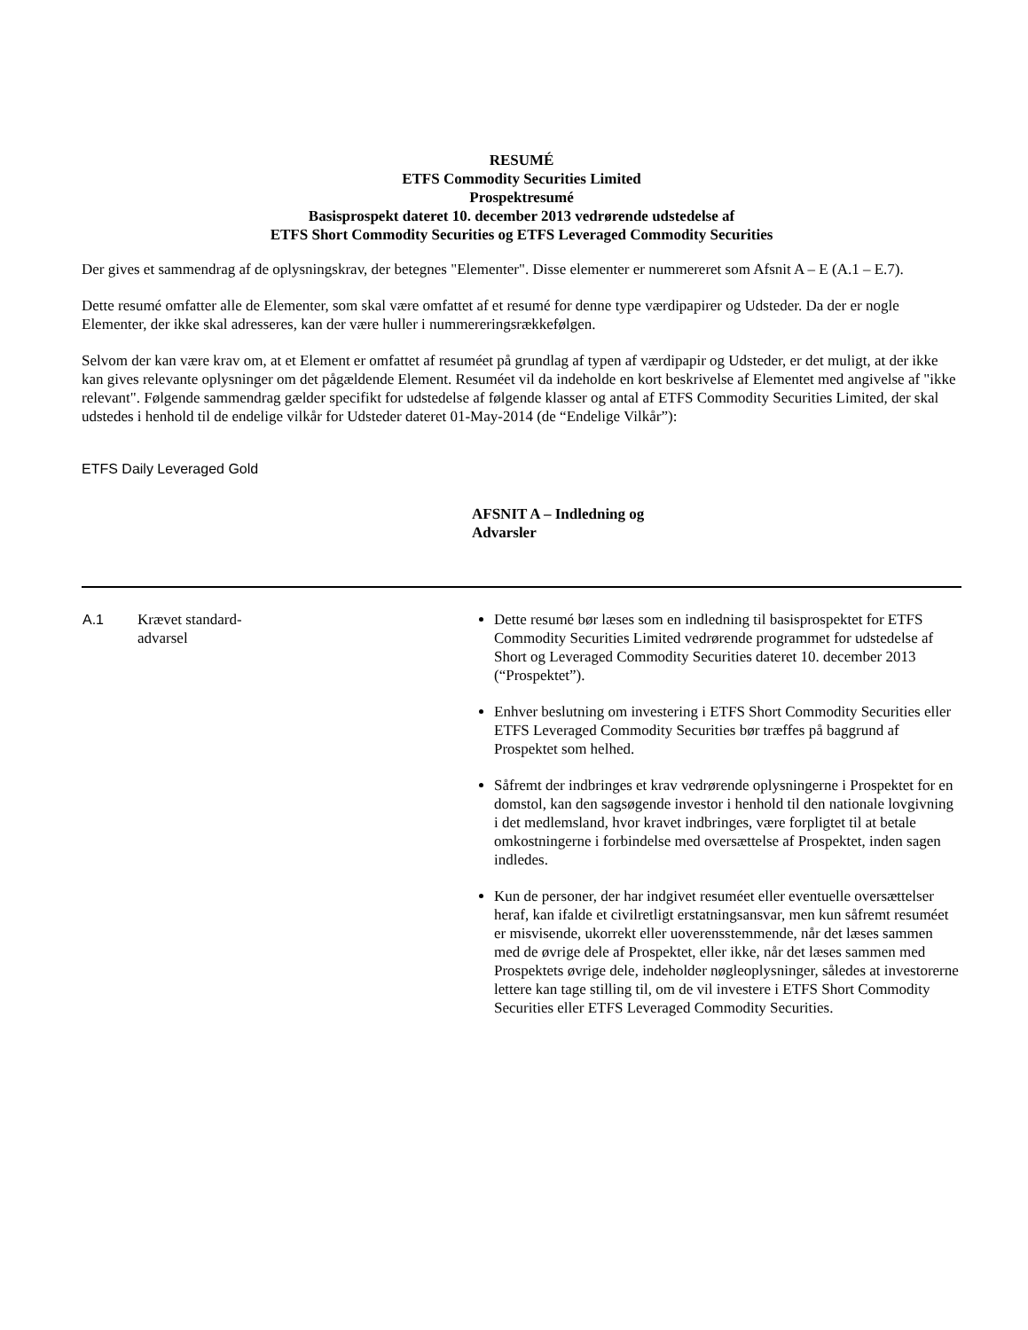RESUMÉ
ETFS Commodity Securities Limited
Prospektresumé
Basisprospekt dateret 10. december 2013 vedrørende udstedelse af
ETFS Short Commodity Securities og ETFS Leveraged Commodity Securities
Der gives et sammendrag af de oplysningskrav, der betegnes "Elementer". Disse elementer er nummereret som Afsnit A – E (A.1 – E.7).
Dette resumé omfatter alle de Elementer, som skal være omfattet af et resumé for denne type værdipapirer og Udsteder. Da der er nogle Elementer, der ikke skal adresseres, kan der være huller i nummereringsrækkefølgen.
Selvom der kan være krav om, at et Element er omfattet af resuméet på grundlag af typen af værdipapir og Udsteder, er det muligt, at der ikke kan gives relevante oplysninger om det pågældende Element. Resuméet vil da indeholde en kort beskrivelse af Elementet med angivelse af "ikke relevant". Følgende sammendrag gælder specifikt for udstedelse af følgende klasser og antal af ETFS Commodity Securities Limited, der skal udstedes i henhold til de endelige vilkår for Udsteder dateret 01-May-2014 (de “Endelige Vilkår”):
ETFS Daily Leveraged Gold
AFSNIT A – Indledning og Advarsler
| A.1 | Krævet standard- advarsel | Dette resumé bør læses som en indledning til basisprospektet for ETFS Commodity Securities Limited vedrørende programmet for udstedelse af Short og Leveraged Commodity Securities dateret 10. december 2013 (“Prospektet”). Enhver beslutning om investering i ETFS Short Commodity Securities eller ETFS Leveraged Commodity Securities bør træffes på baggrund af Prospektet som helhed. Såfremt der indbringes et krav vedrørende oplysningerne i Prospektet for en domstol, kan den sagsøgende investor i henhold til den nationale lovgivning i det medlemsland, hvor kravet indbringes, være forpligtet til at betale omkostningerne i forbindelse med oversættelse af Prospektet, inden sagen indledes. Kun de personer, der har indgivet resuméet eller eventuelle oversættelser heraf, kan ifalde et civilretligt erstatningsansvar, men kun såfremt resuméet er misvisende, ukorrekt eller uoverensstemmende, når det læses sammen med de øvrige dele af Prospektet, eller ikke, når det læses sammen med Prospektets øvrige dele, indeholder nøgleoplysninger, således at investorerne lettere kan tage stilling til, om de vil investere i ETFS Short Commodity Securities eller ETFS Leveraged Commodity Securities. |